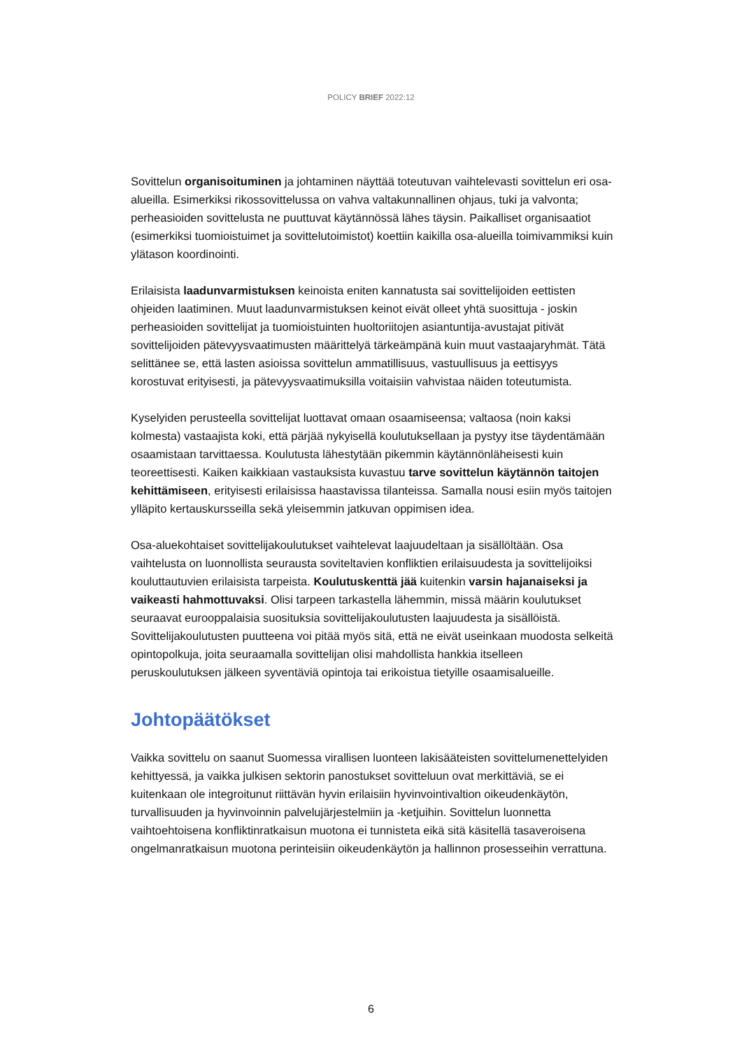POLICY BRIEF 2022:12
Sovittelun organisoituminen ja johtaminen näyttää toteutuvan vaihtelevasti sovittelun eri osa-alueilla. Esimerkiksi rikossovittelussa on vahva valtakunnallinen ohjaus, tuki ja valvonta; perheasioiden sovittelusta ne puuttuvat käytännössä lähes täysin. Paikalliset organisaatiot (esimerkiksi tuomioistuimet ja sovittelutoimistot) koettiin kaikilla osa-alueilla toimivammiksi kuin ylätason koordinointi.
Erilaisista laadunvarmistuksen keinoista eniten kannatusta sai sovittelijoiden eettisten ohjeiden laatiminen. Muut laadunvarmistuksen keinot eivät olleet yhtä suosittuja - joskin perheasioiden sovittelijat ja tuomioistuinten huoltoriitojen asiantuntija-avustajat pitivät sovittelijoiden pätevyysvaatimusten määrittelyä tärkeämpänä kuin muut vastaajaryhmät. Tätä selittänee se, että lasten asioissa sovittelun ammatillisuus, vastuullisuus ja eettisyys korostuvat erityisesti, ja pätevyysvaatimuksilla voitaisiin vahvistaa näiden toteutumista.
Kyselyiden perusteella sovittelijat luottavat omaan osaamiseensa; valtaosa (noin kaksi kolmesta) vastaajista koki, että pärjää nykyisellä koulutuksellaan ja pystyy itse täydentämään osaamistaan tarvittaessa. Koulutusta lähestytään pikemmin käytännönläheisesti kuin teoreettisesti. Kaiken kaikkiaan vastauksista kuvastuu tarve sovittelun käytännön taitojen kehittämiseen, erityisesti erilaisissa haastavissa tilanteissa. Samalla nousi esiin myös taitojen ylläpito kertauskursseilla sekä yleisemmin jatkuvan oppimisen idea.
Osa-aluekohtaiset sovittelijakoulutukset vaihtelevat laajuudeltaan ja sisällöltään. Osa vaihtelusta on luonnollista seurausta soviteltavien konfliktien erilaisuudesta ja sovittelijoiksi kouluttautuvien erilaisista tarpeista. Koulutuskenttä jää kuitenkin varsin hajanaiseksi ja vaikeasti hahmottuvaksi. Olisi tarpeen tarkastella lähemmin, missä määrin koulutukset seuraavat eurooppalaisia suosituksia sovittelijakoulutusten laajuudesta ja sisällöistä. Sovittelijakoulutusten puutteena voi pitää myös sitä, että ne eivät useinkaan muodosta selkeitä opintopolkuja, joita seuraamalla sovittelijan olisi mahdollista hankkia itselleen peruskoulutuksen jälkeen syventäviä opintoja tai erikoistua tietyille osaamisalueille.
Johtopäätökset
Vaikka sovittelu on saanut Suomessa virallisen luonteen lakisääteisten sovittelumenettelyiden kehittyessä, ja vaikka julkisen sektorin panostukset sovitteluun ovat merkittäviä, se ei kuitenkaan ole integroitunut riittävän hyvin erilaisiin hyvinvointivaltion oikeudenkäytön, turvallisuuden ja hyvinvoinnin palvelujärjestelmiin ja -ketjuihin. Sovittelun luonnetta vaihtoehtoisena konfliktinratkaisun muotona ei tunnisteta eikä sitä käsitellä tasaveroisena ongelmanratkaisun muotona perinteisiin oikeudenkäytön ja hallinnon prosesseihin verrattuna.
6